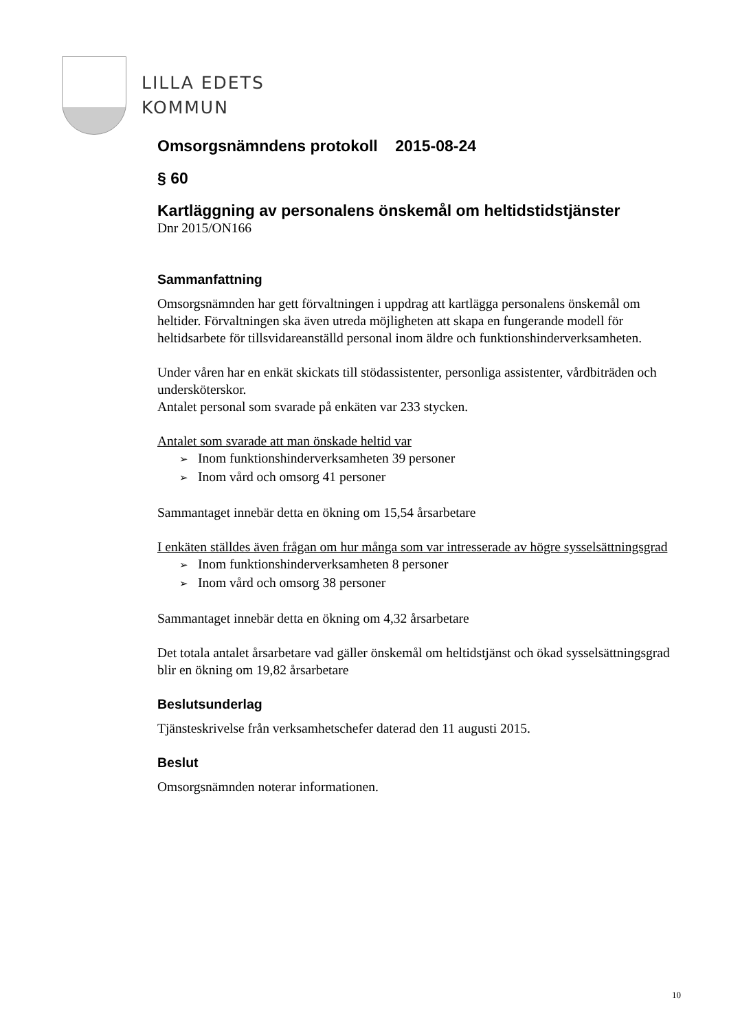LILLA EDETS
KOMMUN
Omsorgsnämndens protokoll 2015-08-24
§ 60
Kartläggning av personalens önskemål om heltidstidstjänster
Dnr 2015/ON166
Sammanfattning
Omsorgsnämnden har gett förvaltningen i uppdrag att kartlägga personalens önskemål om heltider. Förvaltningen ska även utreda möjligheten att skapa en fungerande modell för heltidsarbete för tillsvidareanställd personal inom äldre och funktionshinderverksamheten.
Under våren har en enkät skickats till stödassistenter, personliga assistenter, vårdbiträden och undersköterskor.
Antalet personal som svarade på enkäten var 233 stycken.
Antalet som svarade att man önskade heltid var
Inom funktionshinderverksamheten 39 personer
Inom vård och omsorg 41 personer
Sammantaget innebär detta en ökning om 15,54 årsarbetare
I enkäten ställdes även frågan om hur många som var intresserade av högre sysselsättningsgrad
Inom funktionshinderverksamheten 8 personer
Inom vård och omsorg 38 personer
Sammantaget innebär detta en ökning om 4,32 årsarbetare
Det totala antalet årsarbetare vad gäller önskemål om heltidstjänst och ökad sysselsättningsgrad blir en ökning om 19,82 årsarbetare
Beslutsunderlag
Tjänsteskrivelse från verksamhetschefer daterad den 11 augusti 2015.
Beslut
Omsorgsnämnden noterar informationen.
10